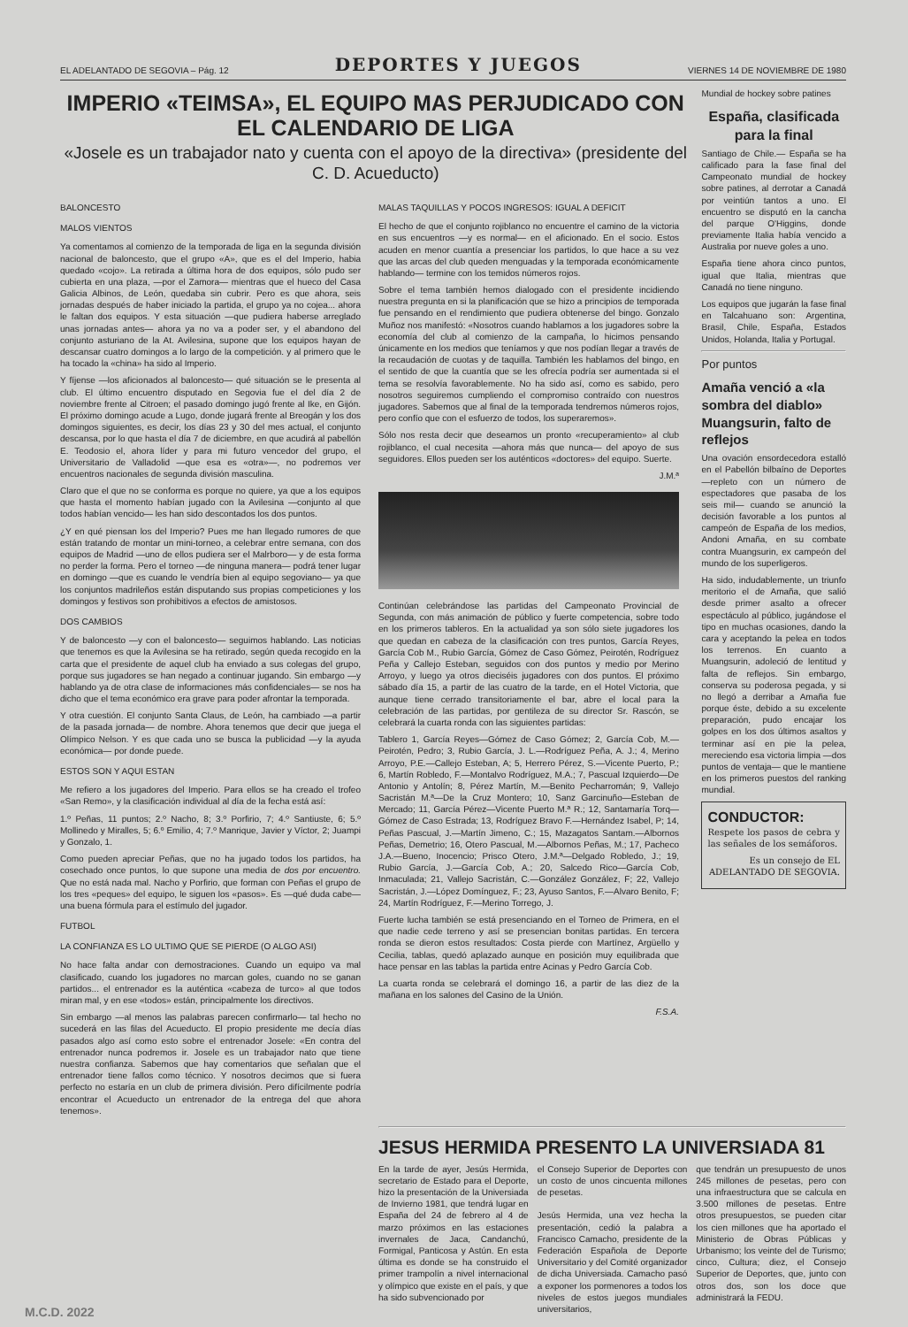EL ADELANTADO DE SEGOVIA – Pág. 12 DEPORTES Y JUEGOS VIERNES 14 DE NOVIEMBRE DE 1980
IMPERIO «TEIMSA», EL EQUIPO MAS PERJUDICADO CON EL CALENDARIO DE LIGA
«Josele es un trabajador nato y cuenta con el apoyo de la directiva» (presidente del C. D. Acueducto)
BALONCESTO
MALOS VIENTOS
Ya comentamos al comienzo de la temporada de liga en la segunda división nacional de baloncesto, que el grupo «A», que es el del Imperio, habia quedado «cojo». La retirada a última hora de dos equipos, sólo pudo ser cubierta en una plaza, —por el Zamora— mientras que el hueco del Casa Galicia Albinos, de León, quedaba sin cubrir. Pero es que ahora, seis jornadas después de haber iniciado la partida, el grupo ya no cojea... ahora le faltan dos equipos. Y esta situación —que pudiera haberse arreglado unas jornadas antes— ahora ya no va a poder ser, y el abandono del conjunto asturiano de la At. Avilesina, supone que los equipos hayan de descansar cuatro domingos a lo largo de la competición. y al primero que le ha tocado la «china» ha sido al Imperio.
Y fíjense —los aficionados al baloncesto— qué situación se le presenta al club. El último encuentro disputado en Segovia fue el del día 2 de noviembre frente al Citroen; el pasado domingo jugó frente al Ike, en Gijón. El próximo domingo acude a Lugo, donde jugará frente al Breogán y los dos domingos siguientes, es decir, los días 23 y 30 del mes actual, el conjunto descansa, por lo que hasta el día 7 de diciembre, en que acudirá al pabellón E. Teodosio el, ahora líder y para mi futuro vencedor del grupo, el Universitario de Valladolid —que esa es «otra»—, no podremos ver encuentros nacionales de segunda división masculina.
Claro que el que no se conforma es porque no quiere, ya que a los equipos que hasta el momento habían jugado con la Avilesina —conjunto al que todos habían vencido— les han sido descontados los dos puntos.
¿Y en qué piensan los del Imperio? Pues me han llegado rumores de que están tratando de montar un mini-torneo, a celebrar entre semana, con dos equipos de Madrid —uno de ellos pudiera ser el Malrboro— y de esta forma no perder la forma. Pero el torneo —de ninguna manera— podrá tener lugar en domingo —que es cuando le vendría bien al equipo segoviano— ya que los conjuntos madrileños están disputando sus propias competiciones y los domingos y festivos son prohibitivos a efectos de amistosos.
DOS CAMBIOS
Y de baloncesto —y con el baloncesto— seguimos hablando. Las noticias que tenemos es que la Avilesina se ha retirado, según queda recogido en la carta que el presidente de aquel club ha enviado a sus colegas del grupo, porque sus jugadores se han negado a continuar jugando. Sin embargo —y hablando ya de otra clase de informaciones más confidenciales— se nos ha dicho que el tema económico era grave para poder afrontar la temporada.
Y otra cuestión. El conjunto Santa Claus, de León, ha cambiado —a partir de la pasada jornada— de nombre. Ahora tenemos que decir que juega el Olímpico Nelson. Y es que cada uno se busca la publicidad —y la ayuda económica— por donde puede.
ESTOS SON Y AQUI ESTAN
Me refiero a los jugadores del Imperio. Para ellos se ha creado el trofeo «San Remo», y la clasificación individual al día de la fecha está así:
1.º Peñas, 11 puntos; 2.º Nacho, 8; 3.º Porfirio, 7; 4.º Santiuste, 6; 5.º Mollinedo y Miralles, 5; 6.º Emilio, 4; 7.º Manrique, Javier y Víctor, 2; Juampi y Gonzalo, 1.
Como pueden apreciar Peñas, que no ha jugado todos los partidos, ha cosechado once puntos, lo que supone una media de dos por encuentro. Que no está nada mal. Nacho y Porfirio, que forman con Peñas el grupo de los tres «peques» del equipo, le siguen los «pasos». Es —qué duda cabe— una buena fórmula para el estímulo del jugador.
FUTBOL
LA CONFIANZA ES LO ULTIMO QUE SE PIERDE (O ALGO ASI)
No hace falta andar con demostraciones. Cuando un equipo va mal clasificado, cuando los jugadores no marcan goles, cuando no se ganan partidos... el entrenador es la auténtica «cabeza de turco» al que todos miran mal, y en ese «todos» están, principalmente los directivos.
Sin embargo —al menos las palabras parecen confirmarlo— tal hecho no sucederá en las filas del Acueducto. El propio presidente me decía días pasados algo así como esto sobre el entrenador Josele: «En contra del entrenador nunca podremos ir. Josele es un trabajador nato que tiene nuestra confianza. Sabemos que hay comentarios que señalan que el entrenador tiene fallos como técnico. Y nosotros decimos que si fuera perfecto no estaría en un club de primera división. Pero difícilmente podría encontrar el Acueducto un entrenador de la entrega del que ahora tenemos».
MALAS TAQUILLAS Y POCOS INGRESOS: IGUAL A DEFICIT
El hecho de que el conjunto rojiblanco no encuentre el camino de la victoria en sus encuentros —y es normal— en el aficionado. En el socio. Estos acuden en menor cuantía a presenciar los partidos, lo que hace a su vez que las arcas del club queden menguadas y la temporada económicamente hablando— termine con los temidos números rojos.
Sobre el tema también hemos dialogado con el presidente incidiendo nuestra pregunta en si la planificación que se hizo a principios de temporada fue pensando en el rendimiento que pudiera obtenerse del bingo. Gonzalo Muñoz nos manifestó: «Nosotros cuando hablamos a los jugadores sobre la economía del club al comienzo de la campaña, lo hicimos pensando únicamente en los medios que teníamos y que nos podían llegar a través de la recaudación de cuotas y de taquilla. También les hablamos del bingo, en el sentido de que la cuantía que se les ofrecía podría ser aumentada si el tema se resolvía favorablemente. No ha sido así, como es sabido, pero nosotros seguiremos cumpliendo el compromiso contraído con nuestros jugadores. Sabemos que al final de la temporada tendremos números rojos, pero confío que con el esfuerzo de todos, los superaremos».
Sólo nos resta decir que deseamos un pronto «recuperamiento» al club rojiblanco, el cual necesita —ahora más que nunca— del apoyo de sus seguidores. Ellos pueden ser los auténticos «doctores» del equipo. Suerte.
J.M.ª
Continúan celebrándose las partidas del Campeonato Provincial de Segunda, con más animación de público y fuerte competencia, sobre todo en los primeros tableros. En la actualidad ya son sólo siete jugadores los que quedan en cabeza de la clasificación con tres puntos, García Reyes, García Cob M., Rubio García, Gómez de Caso Gómez, Peirotén, Rodríguez Peña y Callejo Esteban, seguidos con dos puntos y medio por Merino Arroyo, y luego ya otros dieciséis jugadores con dos puntos. El próximo sábado día 15, a partir de las cuatro de la tarde, en el Hotel Victoria, que aunque tiene cerrado transitoriamente el bar, abre el local para la celebración de las partidas, por gentileza de su director Sr. Rascón, se celebrará la cuarta ronda con las siguientes partidas:
Tablero 1, García Reyes—Gómez de Caso Gómez; 2, García Cob, M.—Peirotén, Pedro; 3, Rubio García, J. L.—Rodríguez Peña, A. J.; 4, Merino Arroyo, P.E.—Callejo Esteban, A; 5, Herrero Pérez, S.—Vicente Puerto, P.; 6, Martín Robledo, F.—Montalvo Rodríguez, M.A.; 7, Pascual Izquierdo—De Antonio y Antolín; 8, Pérez Martín, M.—Benito Pecharromán; 9, Vallejo Sacristán M.ª—De la Cruz Montero; 10, Sanz Garcinuño—Esteban de Mercado; 11, García Pérez—Vicente Puerto M.ª R.; 12, Santamaría Torq—Gómez de Caso Estrada; 13, Rodríguez Bravo F.—Hernández Isabel, P; 14, Peñas Pascual, J.—Martín Jimeno, C.; 15, Mazagatos Santam.—Albornos Peñas, Demetrio; 16, Otero Pascual, M.—Albornos Peñas, M.; 17, Pacheco J.A.—Bueno, Inocencio; Prisco Otero, J.M.ª—Delgado Robledo, J.; 19, Rubio García, J.—García Cob, A.; 20, Salcedo Rico—García Cob, Inmaculada; 21, Vallejo Sacristán, C.—González González, F; 22, Vallejo Sacristán, J.—López Domínguez, F.; 23, Ayuso Santos, F.—Alvaro Benito, F; 24, Martín Rodríguez, F.—Merino Torrego, J.
Fuerte lucha también se está presenciando en el Torneo de Primera, en el que nadie cede terreno y así se presencian bonitas partidas. En tercera ronda se dieron estos resultados: Costa pierde con Martínez, Argüello y Cecilia, tablas, quedó aplazado aunque en posición muy equilibrada que hace pensar en las tablas la partida entre Acinas y Pedro García Cob.
La cuarta ronda se celebrará el domingo 16, a partir de las diez de la mañana en los salones del Casino de la Unión.
F.S.A.
Mundial de hockey sobre patines
España, clasificada para la final
Santiago de Chile.— España se ha calificado para la fase final del Campeonato mundial de hockey sobre patines, al derrotar a Canadá por veintiún tantos a uno. El encuentro se disputó en la cancha del parque O'Higgins, donde previamente Italia había vencido a Australia por nueve goles a uno.
España tiene ahora cinco puntos, igual que Italia, mientras que Canadá no tiene ninguno.
Los equipos que jugarán la fase final en Talcahuano son: Argentina, Brasil, Chile, España, Estados Unidos, Holanda, Italia y Portugal.
Por puntos
Amaña venció a «la sombra del diablo» Muangsurin, falto de reflejos
Una ovación ensordecedora estalló en el Pabellón bilbaíno de Deportes —repleto con un número de espectadores que pasaba de los seis mil— cuando se anunció la decisión favorable a los puntos al campeón de España de los medios, Andoni Amaña, en su combate contra Muangsurin, ex campeón del mundo de los superligeros.
Ha sido, indudablemente, un triunfo meritorio el de Amaña, que salió desde primer asalto a ofrecer espectáculo al público, jugándose el tipo en muchas ocasiones, dando la cara y aceptando la pelea en todos los terrenos. En cuanto a Muangsurin, adoleció de lentitud y falta de reflejos. Sin embargo, conserva su poderosa pegada, y si no llegó a derribar a Amaña fue porque éste, debido a su excelente preparación, pudo encajar los golpes en los dos últimos asaltos y terminar así en pie la pelea, mereciendo esa victoria limpia —dos puntos de ventaja— que le mantiene en los primeros puestos del ranking mundial.
CONDUCTOR:
Respete los pasos de cebra y las señales de los semáforos.
Es un consejo de EL ADELANTADO DE SEGOVIA.
JESUS HERMIDA PRESENTO LA UNIVERSIADA 81
En la tarde de ayer, Jesús Hermida, secretario de Estado para el Deporte, hizo la presentación de la Universiada de Invierno 1981, que tendrá lugar en España del 24 de febrero al 4 de marzo próximos en las estaciones invernales de Jaca, Candanchú, Formigal, Panticosa y Astún. En esta última es donde se ha construido el primer trampolín a nivel internacional y olímpico que existe en el país, y que ha sido subvencionado por
el Consejo Superior de Deportes con un costo de unos cincuenta millones de pesetas.
Jesús Hermida, una vez hecha la presentación, cedió la palabra a Francisco Camacho, presidente de la Federación Española de Deporte Universitario y del Comité organizador de dicha Universiada. Camacho pasó a exponer los pormenores a todos los niveles de estos juegos mundiales universitarios,
que tendrán un presupuesto de unos 245 millones de pesetas, pero con una infraestructura que se calcula en 3.500 millones de pesetas. Entre otros presupuestos, se pueden citar los cien millones que ha aportado el Ministerio de Obras Públicas y Urbanismo; los veinte del de Turismo; cinco, Cultura; diez, el Consejo Superior de Deportes, que, junto con otros dos, son los doce que administrará la FEDU.
M.C.D. 2022